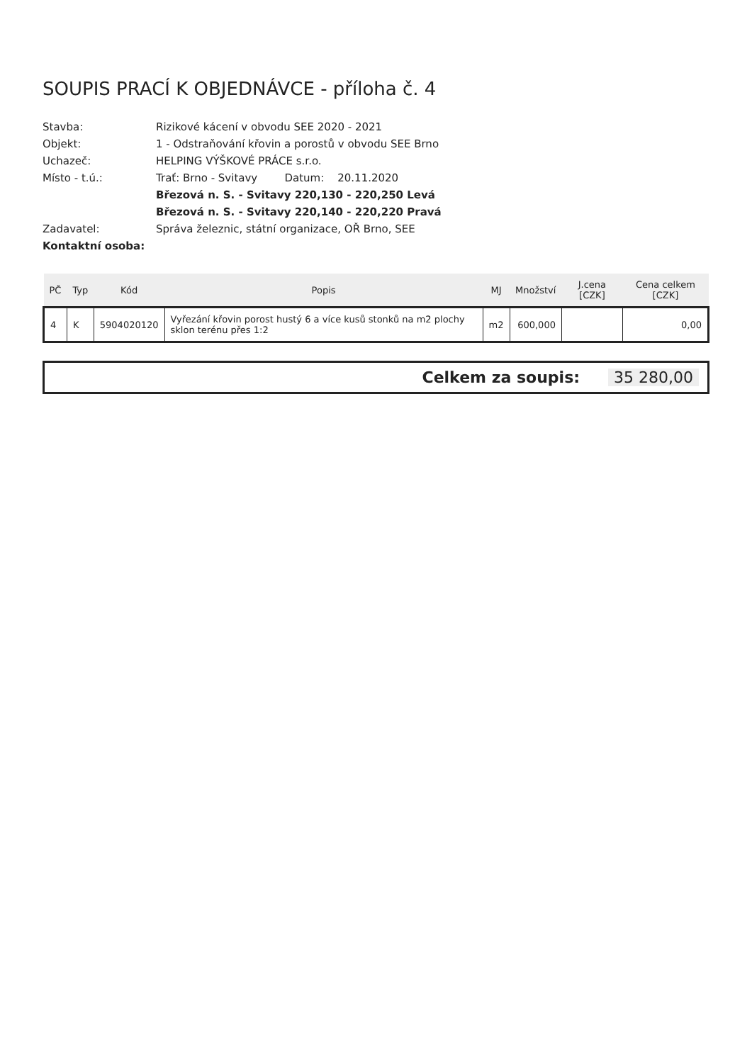SOUPIS PRACÍ K OBJEDNÁVCE - příloha č. 4
Stavba:
Rizikové kácení v obvodu SEE 2020 - 2021
Objekt:
1 - Odstraňování křovin a porostů v obvodu SEE Brno
Uchazeč:
HELPING VÝŠKOVÉ PRÁCE s.r.o.
Místo - t.ú.:
Trať: Brno - Svitavy Datum: 20.11.2020
Březová n. S. - Svitavy 220,130 - 220,250 Levá
Březová n. S. - Svitavy 220,140 - 220,220 Pravá
Zadavatel:
Správa železnic, státní organizace, OŘ Brno, SEE
Kontaktní osoba:
| PČ | Typ | Kód | Popis | MJ | Množství | J.cena [CZK] | Cena celkem [CZK] |
| --- | --- | --- | --- | --- | --- | --- | --- |
| 4 | K | 5904020120 | Vyřezání křovin porost hustý 6 a více kusů stonků na m2 plochy sklon terénu přes 1:2 | m2 | 600,000 | | 0,00 |
Celkem za soupis: 35 280,00